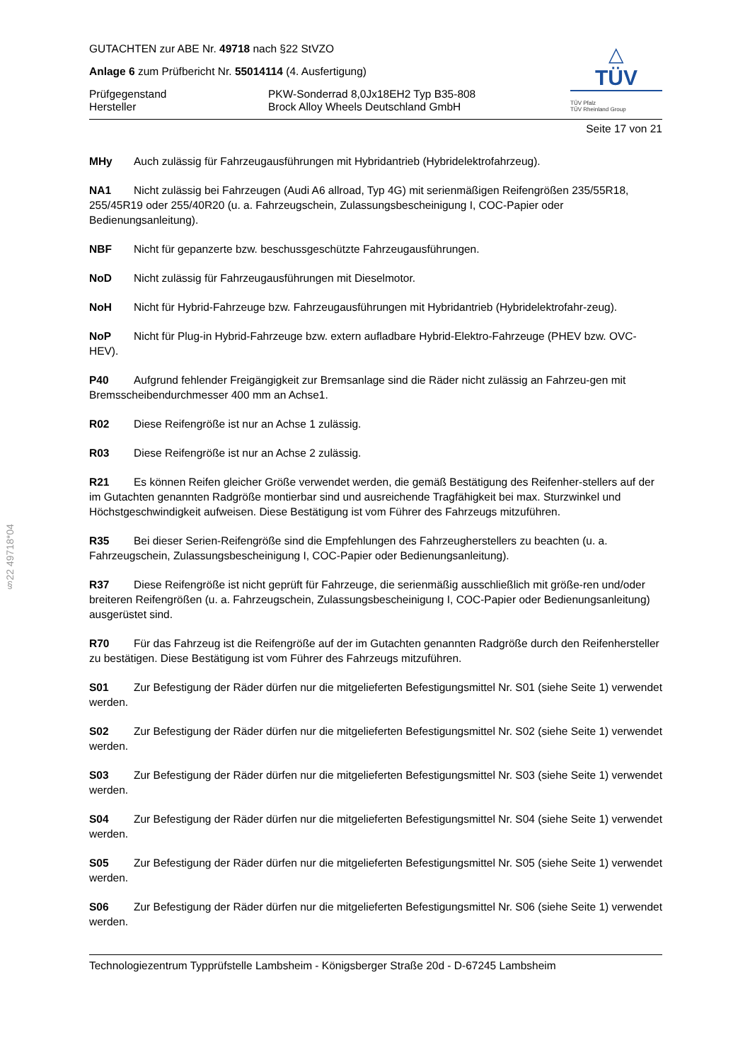§22 49718*04
GUTACHTEN zur ABE Nr. 49718 nach §22 StVZO
Anlage 6 zum Prüfbericht Nr. 55014114 (4. Ausfertigung)
Prüfgegenstand PKW-Sonderrad 8,0Jx18EH2 Typ B35-808
Hersteller Brock Alloy Wheels Deutschland GmbH
△
TÜV
TÜV Pfalz
TÜV Rheinland Group
Seite 17 von 21
MHy Auch zulässig für Fahrzeugausführungen mit Hybridantrieb (Hybridelektrofahrzeug).
NA1 Nicht zulässig bei Fahrzeugen (Audi A6 allroad, Typ 4G) mit serienmäßigen Reifengrößen 235/55R18, 255/45R19 oder 255/40R20 (u. a. Fahrzeugschein, Zulassungsbescheinigung I, COC-Papier oder Bedienungsanleitung).
NBF Nicht für gepanzerte bzw. beschussgeschützte Fahrzeugausführungen.
NoD Nicht zulässig für Fahrzeugausführungen mit Dieselmotor.
NoH Nicht für Hybrid-Fahrzeuge bzw. Fahrzeugausführungen mit Hybridantrieb (Hybridelektrofahr-zeug).
NoP Nicht für Plug-in Hybrid-Fahrzeuge bzw. extern aufladbare Hybrid-Elektro-Fahrzeuge (PHEV bzw. OVC-HEV).
P40 Aufgrund fehlender Freigängigkeit zur Bremsanlage sind die Räder nicht zulässig an Fahrzeu-gen mit Bremsscheibendurchmesser 400 mm an Achse1.
R02 Diese Reifengröße ist nur an Achse 1 zulässig.
R03 Diese Reifengröße ist nur an Achse 2 zulässig.
R21 Es können Reifen gleicher Größe verwendet werden, die gemäß Bestätigung des Reifenher-stellers auf der im Gutachten genannten Radgröße montierbar sind und ausreichende Tragfähigkeit bei max. Sturzwinkel und Höchstgeschwindigkeit aufweisen. Diese Bestätigung ist vom Führer des Fahrzeugs mitzuführen.
R35 Bei dieser Serien-Reifengröße sind die Empfehlungen des Fahrzeugherstellers zu beachten (u. a. Fahrzeugschein, Zulassungsbescheinigung I, COC-Papier oder Bedienungsanleitung).
R37 Diese Reifengröße ist nicht geprüft für Fahrzeuge, die serienmäßig ausschließlich mit größe-ren und/oder breiteren Reifengrößen (u. a. Fahrzeugschein, Zulassungsbescheinigung I, COC-Papier oder Bedienungsanleitung) ausgerüstet sind.
R70 Für das Fahrzeug ist die Reifengröße auf der im Gutachten genannten Radgröße durch den Reifenhersteller zu bestätigen. Diese Bestätigung ist vom Führer des Fahrzeugs mitzuführen.
S01 Zur Befestigung der Räder dürfen nur die mitgelieferten Befestigungsmittel Nr. S01 (siehe Seite 1) verwendet werden.
S02 Zur Befestigung der Räder dürfen nur die mitgelieferten Befestigungsmittel Nr. S02 (siehe Seite 1) verwendet werden.
S03 Zur Befestigung der Räder dürfen nur die mitgelieferten Befestigungsmittel Nr. S03 (siehe Seite 1) verwendet werden.
S04 Zur Befestigung der Räder dürfen nur die mitgelieferten Befestigungsmittel Nr. S04 (siehe Seite 1) verwendet werden.
S05 Zur Befestigung der Räder dürfen nur die mitgelieferten Befestigungsmittel Nr. S05 (siehe Seite 1) verwendet werden.
S06 Zur Befestigung der Räder dürfen nur die mitgelieferten Befestigungsmittel Nr. S06 (siehe Seite 1) verwendet werden.
Technologiezentrum Typprüfstelle Lambsheim - Königsberger Straße 20d - D-67245 Lambsheim